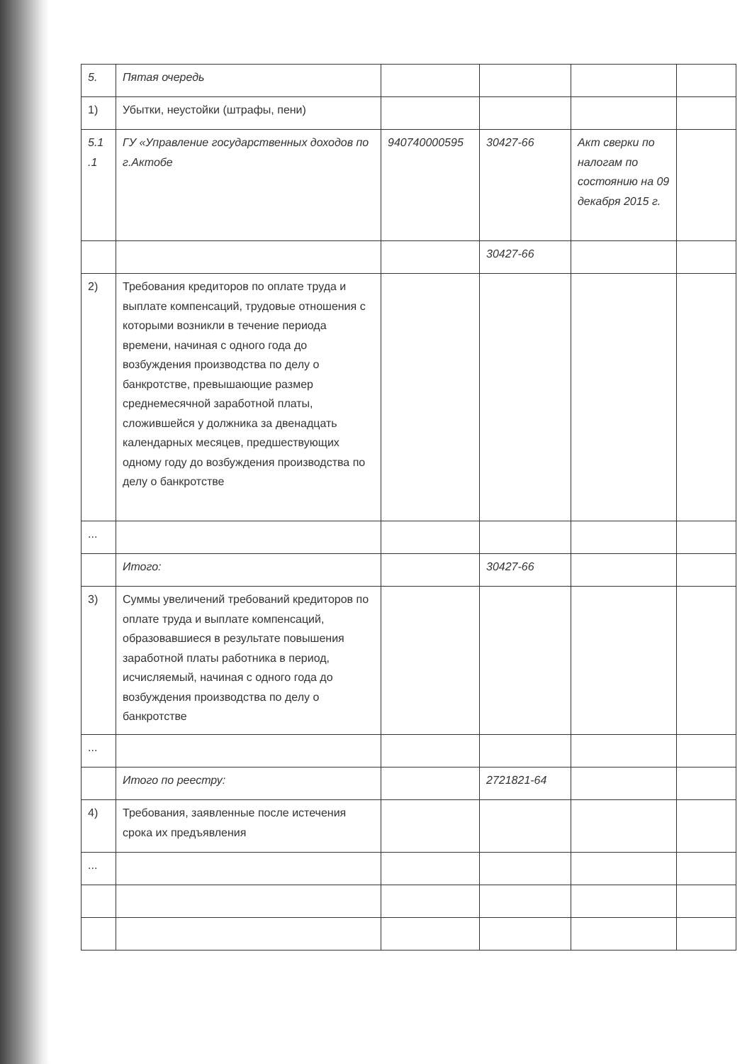| 5. | Пятая очередь | | | | |
| 1) | Убытки, неустойки (штрафы, пени) | | | | |
| 5.1 .1 | ГУ «Управление государственных доходов по г.Актобе | 940740000595 | 30427-66 | Акт сверки по налогам по состоянию на 09 декабря 2015 г. | |
| | | | 30427-66 | | |
| 2) | Требования кредиторов по оплате труда и выплате компенсаций, трудовые отношения с которыми возникли в течение периода времени, начиная с одного года до возбуждения производства по делу о банкротстве, превышающие размер среднемесячной заработной платы, сложившейся у должника за двенадцать календарных месяцев, предшествующих одному году до возбуждения производства по делу о банкротстве | | | | |
| ... | | | | | |
| | Итого: | | 30427-66 | | |
| 3) | Суммы увеличений требований кредиторов по оплате труда и выплате компенсаций, образовавшиеся в результате повышения заработной платы работника в период, исчисляемый, начиная с одного года до возбуждения производства по делу о банкротстве | | | | |
| ... | | | | | |
| | Итого по реестру: | | 2721821-64 | | |
| 4) | Требования, заявленные после истечения срока их предъявления | | | | |
| ... | | | | | |